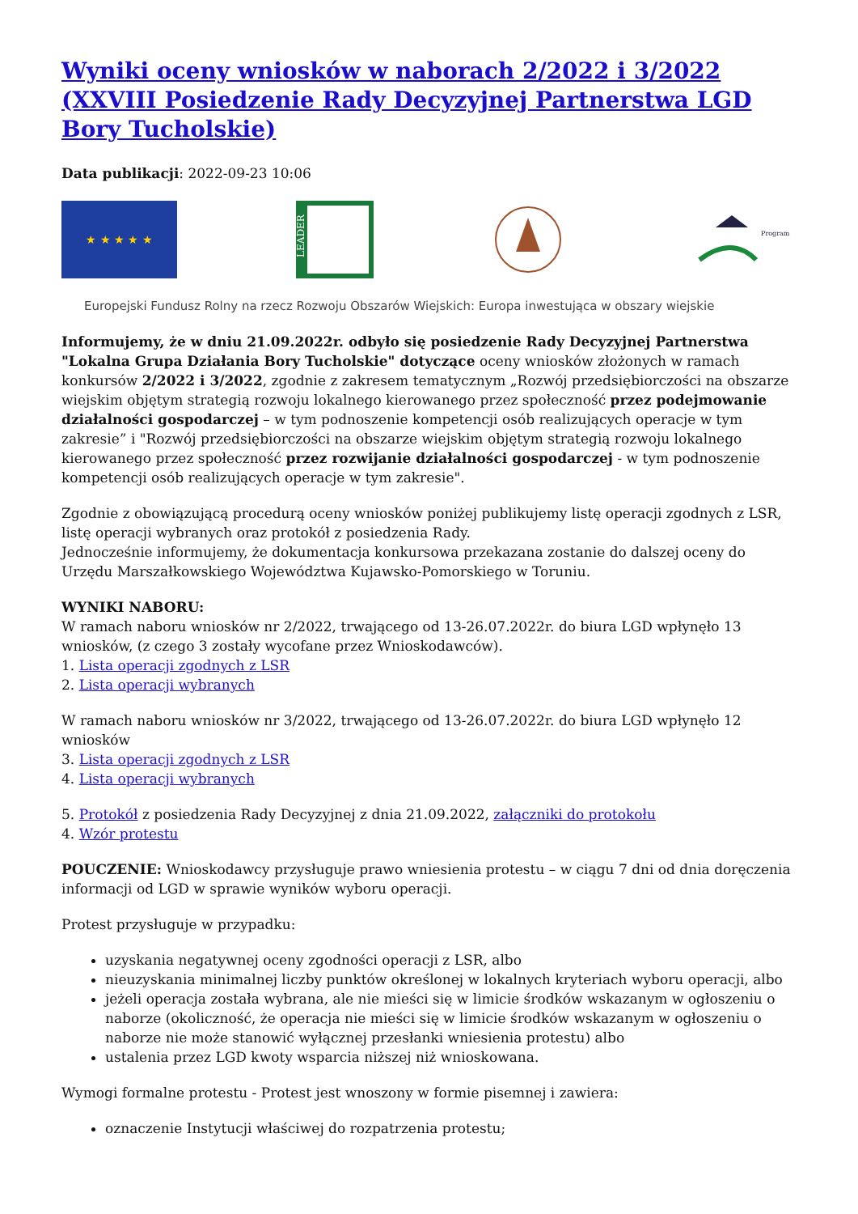Wyniki oceny wniosków w naborach 2/2022 i 3/2022 (XXVIII Posiedzenie Rady Decyzyjnej Partnerstwa LGD Bory Tucholskie)
Data publikacji: 2022-09-23 10:06
★ ★ ★ ★ ★
LEADER
Program
Europejski Fundusz Rolny na rzecz Rozwoju Obszarów Wiejskich: Europa inwestująca w obszary wiejskie
Informujemy, że w dniu 21.09.2022r. odbyło się posiedzenie Rady Decyzyjnej Partnerstwa "Lokalna Grupa Działania Bory Tucholskie" dotyczące oceny wniosków złożonych w ramach konkursów 2/2022 i 3/2022, zgodnie z zakresem tematycznym „Rozwój przedsiębiorczości na obszarze wiejskim objętym strategią rozwoju lokalnego kierowanego przez społeczność przez podejmowanie działalności gospodarczej – w tym podnoszenie kompetencji osób realizujących operacje w tym zakresie” i "Rozwój przedsiębiorczości na obszarze wiejskim objętym strategią rozwoju lokalnego kierowanego przez społeczność przez rozwijanie działalności gospodarczej - w tym podnoszenie kompetencji osób realizujących operacje w tym zakresie".
Zgodnie z obowiązującą procedurą oceny wniosków poniżej publikujemy listę operacji zgodnych z LSR, listę operacji wybranych oraz protokół z posiedzenia Rady.
Jednocześnie informujemy, że dokumentacja konkursowa przekazana zostanie do dalszej oceny do Urzędu Marszałkowskiego Województwa Kujawsko-Pomorskiego w Toruniu.
WYNIKI NABORU:
W ramach naboru wniosków nr 2/2022, trwającego od 13-26.07.2022r. do biura LGD wpłynęło 13 wniosków, (z czego 3 zostały wycofane przez Wnioskodawców).
1. Lista operacji zgodnych z LSR
2. Lista operacji wybranych
W ramach naboru wniosków nr 3/2022, trwającego od 13-26.07.2022r. do biura LGD wpłynęło 12 wniosków
3. Lista operacji zgodnych z LSR
4. Lista operacji wybranych
5. Protokół z posiedzenia Rady Decyzyjnej z dnia 21.09.2022, załączniki do protokołu
4. Wzór protestu
POUCZENIE: Wnioskodawcy przysługuje prawo wniesienia protestu – w ciągu 7 dni od dnia doręczenia informacji od LGD w sprawie wyników wyboru operacji.
Protest przysługuje w przypadku:
uzyskania negatywnej oceny zgodności operacji z LSR, albo
nieuzyskania minimalnej liczby punktów określonej w lokalnych kryteriach wyboru operacji, albo
jeżeli operacja została wybrana, ale nie mieści się w limicie środków wskazanym w ogłoszeniu o naborze (okoliczność, że operacja nie mieści się w limicie środków wskazanym w ogłoszeniu o naborze nie może stanowić wyłącznej przesłanki wniesienia protestu) albo
ustalenia przez LGD kwoty wsparcia niższej niż wnioskowana.
Wymogi formalne protestu - Protest jest wnoszony w formie pisemnej i zawiera:
oznaczenie Instytucji właściwej do rozpatrzenia protestu;